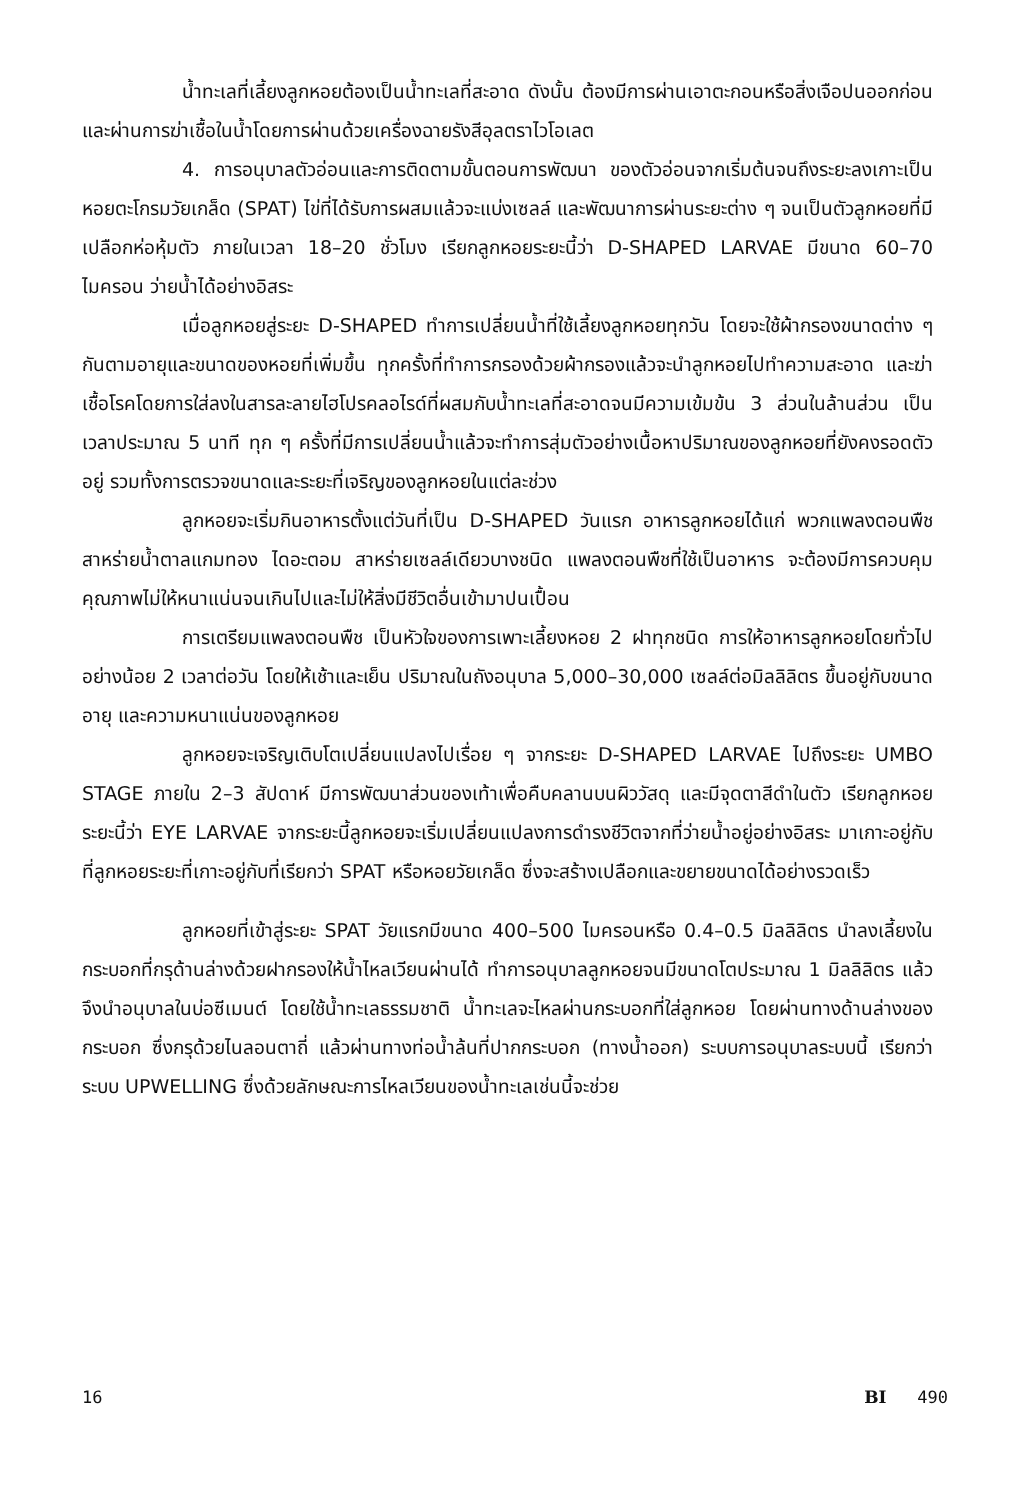น้ำทะเลที่เลี้ยงลูกหอยต้องเป็นน้ำทะเลที่สะอาด ดังนั้น ต้องมีการผ่านเอาตะกอนหรือสิ่งเจือปนออกก่อนและผ่านการฆ่าเชื้อในน้ำโดยการผ่านด้วยเครื่องฉายรังสีอุลตราไวโอเลต
4. การอนุบาลตัวอ่อนและการติดตามขั้นตอนการพัฒนา ของตัวอ่อนจากเริ่มต้นจนถึงระยะลงเกาะเป็นหอยตะโกรมวัยเกล็ด (SPAT) ไข่ที่ได้รับการผสมแล้วจะแบ่งเซลล์ และพัฒนาการผ่านระยะต่าง ๆ จนเป็นตัวลูกหอยที่มีเปลือกห่อหุ้มตัว ภายในเวลา 18–20 ชั่วโมง เรียกลูกหอยระยะนี้ว่า D-SHAPED LARVAE มีขนาด 60–70 ไมครอน ว่ายน้ำได้อย่างอิสระ
เมื่อลูกหอยสู่ระยะ D-SHAPED ทำการเปลี่ยนน้ำที่ใช้เลี้ยงลูกหอยทุกวัน โดยจะใช้ผ้ากรองขนาดต่าง ๆ กันตามอายุและขนาดของหอยที่เพิ่มขึ้น ทุกครั้งที่ทำการกรองด้วยผ้ากรองแล้วจะนำลูกหอยไปทำความสะอาด และฆ่าเชื้อโรคโดยการใส่ลงในสารละลายไฮโปรคลอไรด์ที่ผสมกับน้ำทะเลที่สะอาดจนมีความเข้มข้น 3 ส่วนในล้านส่วน เป็นเวลาประมาณ 5 นาที ทุก ๆ ครั้งที่มีการเปลี่ยนน้ำแล้วจะทำการสุ่มตัวอย่างเนื้อหาปริมาณของลูกหอยที่ยังคงรอดตัวอยู่ รวมทั้งการตรวจขนาดและระยะที่เจริญของลูกหอยในแต่ละช่วง
ลูกหอยจะเริ่มกินอาหารตั้งแต่วันที่เป็น D-SHAPED วันแรก อาหารลูกหอยได้แก่ พวกแพลงตอนพืช สาหร่ายน้ำตาลแกมทอง ไดอะตอม สาหร่ายเซลล์เดียวบางชนิด แพลงตอนพืชที่ใช้เป็นอาหาร จะต้องมีการควบคุมคุณภาพไม่ให้หนาแน่นจนเกินไปและไม่ให้สิ่งมีชีวิตอื่นเข้ามาปนเปื้อน
การเตรียมแพลงตอนพืช เป็นหัวใจของการเพาะเลี้ยงหอย 2 ฝาทุกชนิด การให้อาหารลูกหอยโดยทั่วไปอย่างน้อย 2 เวลาต่อวัน โดยให้เช้าและเย็น ปริมาณในถังอนุบาล 5,000–30,000 เซลล์ต่อมิลลิลิตร ขึ้นอยู่กับขนาด อายุ และความหนาแน่นของลูกหอย
ลูกหอยจะเจริญเติบโตเปลี่ยนแปลงไปเรื่อย ๆ จากระยะ D-SHAPED LARVAE ไปถึงระยะ UMBO STAGE ภายใน 2–3 สัปดาห์ มีการพัฒนาส่วนของเท้าเพื่อคืบคลานบนผิววัสดุ และมีจุดตาสีดำในตัว เรียกลูกหอยระยะนี้ว่า EYE LARVAE จากระยะนี้ลูกหอยจะเริ่มเปลี่ยนแปลงการดำรงชีวิตจากที่ว่ายน้ำอยู่อย่างอิสระ มาเกาะอยู่กับที่ลูกหอยระยะที่เกาะอยู่กับที่เรียกว่า SPAT หรือหอยวัยเกล็ด ซึ่งจะสร้างเปลือกและขยายขนาดได้อย่างรวดเร็ว
ลูกหอยที่เข้าสู่ระยะ SPAT วัยแรกมีขนาด 400–500 ไมครอนหรือ 0.4–0.5 มิลลิลิตร นำลงเลี้ยงในกระบอกที่กรุด้านล่างด้วยฝากรองให้น้ำไหลเวียนผ่านได้ ทำการอนุบาลลูกหอยจนมีขนาดโตประมาณ 1 มิลลิลิตร แล้วจึงนำอนุบาลในบ่อซีเมนต์ โดยใช้น้ำทะเลธรรมชาติ น้ำทะเลจะไหลผ่านกระบอกที่ใส่ลูกหอย โดยผ่านทางด้านล่างของกระบอก ซึ่งกรุด้วยไนลอนตาถี่ แล้วผ่านทางท่อน้ำล้นที่ปากกระบอก (ทางน้ำออก) ระบบการอนุบาลระบบนี้ เรียกว่าระบบ UPWELLING ซึ่งด้วยลักษณะการไหลเวียนของน้ำทะเลเช่นนี้จะช่วย
16 BI 490